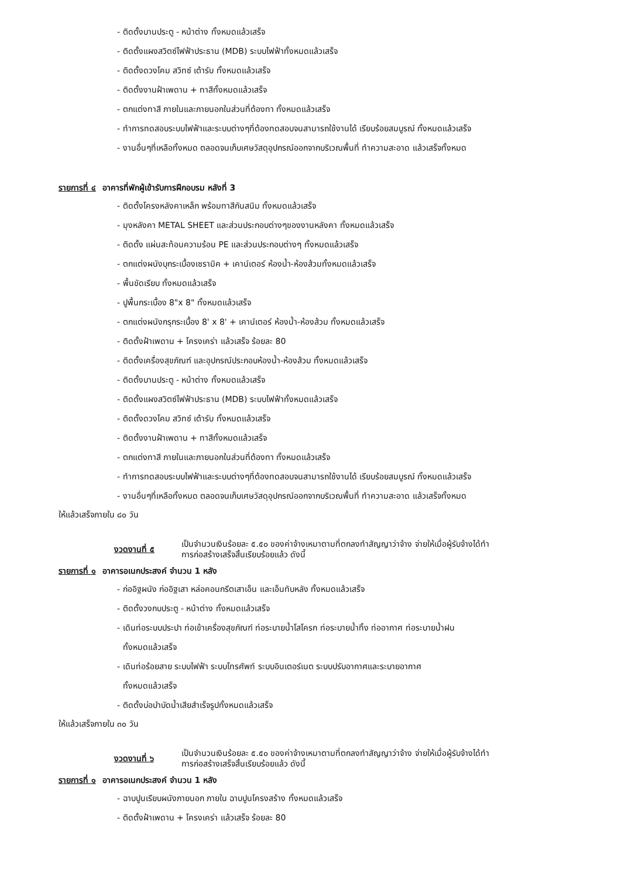- ติดตั้งบานประตู - หน้าต่าง ทั้งหมดแล้วเสร็จ
- ติดตั้งแผงสวิตซ์ไฟฟ้าประธาน (MDB) ระบบไฟฟ้าทั้งหมดแล้วเสร็จ
- ติดตั้งดวงโคม สวิทซ์ เต้ารับ ทั้งหมดแล้วเสร็จ
- ติดตั้งงานฝ้าเพดาน + ทาสีทั้งหมดแล้วเสร็จ
- ตกแต่งทาสี ภายในและภายนอกในส่วนที่ต้องทา ทั้งหมดแล้วเสร็จ
- ทำการทดสอบระบบไฟฟ้าและระบบต่างๆที่ต้องทดสอบจนสามารถใช้งานได้ เรียบร้อยสมบูรณ์ ทั้งหมดแล้วเสร็จ
- งานอื่นๆที่เหลือทั้งหมด ตลอดจนเก็บเศษวัสดุอุปกรณ์ออกจากบริเวณพื้นที่ ทำความสะอาด แล้วเสร็จทั้งหมด
รายการที่ ๔ อาคารที่พักผู้เข้ารับการฝึกอบรม หลังที่ 3
- ติดตั้งโครงหลังคาเหล็ก พร้อมทาสีกันสนิม ทั้งหมดแล้วเสร็จ
- มุงหลังคา METAL SHEET และส่วนประกอบต่างๆของงานหลังคา ทั้งหมดแล้วเสร็จ
- ติดตั้ง แผ่นสะท้อนความร้อน PE และส่วนประกอบต่างๆ ทั้งหมดแล้วเสร็จ
- ตกแต่งผนังบุกระเบื้องเซรามิค + เคาน์เตอร์ ห้องน้ำ-ห้องส้วมทั้งหมดแล้วเสร็จ
- พื้นขัดเรียบ ทั้งหมดแล้วเสร็จ
- ปูพื้นกระเบื้อง 8"x 8" ทั้งหมดแล้วเสร็จ
- ตกแต่งผนังกรุกระเบื้อง 8' x 8' + เคาน์เตอร์ ห้องน้ำ-ห้องส้วม ทั้งหมดแล้วเสร็จ
- ติดตั้งฝ้าเพดาน + โครงเคร่า แล้วเสร็จ ร้อยละ 80
- ติดตั้งเครื่องสุขภัณฑ์ และอุปกรณ์ประกอบห้องน้ำ-ห้องส้วม ทั้งหมดแล้วเสร็จ
- ติดตั้งบานประตู - หน้าต่าง ทั้งหมดแล้วเสร็จ
- ติดตั้งแผงสวิตซ์ไฟฟ้าประธาน (MDB) ระบบไฟฟ้าทั้งหมดแล้วเสร็จ
- ติดตั้งดวงโคม สวิทซ์ เต้ารับ ทั้งหมดแล้วเสร็จ
- ติดตั้งงานฝ้าเพดาน + ทาสีทั้งหมดแล้วเสร็จ
- ตกแต่งทาสี ภายในและภายนอกในส่วนที่ต้องทา ทั้งหมดแล้วเสร็จ
- ทำการทดสอบระบบไฟฟ้าและระบบต่างๆที่ต้องทดสอบจนสามารถใช้งานได้ เรียบร้อยสมบูรณ์ ทั้งหมดแล้วเสร็จ
- งานอื่นๆที่เหลือทั้งหมด ตลอดจนเก็บเศษวัสดุอุปกรณ์ออกจากบริเวณพื้นที่ ทำความสะอาด แล้วเสร็จทั้งหมด
ให้แล้วเสร็จภายใน ๘๐ วัน
งวดงานที่ ๕
เป็นจำนวนเงินร้อยละ ๕.๕๐ ของค่าจ้างเหมาตามที่ตกลงทำสัญญาว่าจ้าง จ่ายให้เมื่อผู้รับจ้างได้ทำ
การก่อสร้างเสร็จสิ้นเรียบร้อยแล้ว ดังนี้
รายการที่ ๑ อาคารอเนกประสงค์ จำนวน 1 หลัง
- ก่ออิฐผนัง ก่ออิฐเสา หล่อคอนกรีตเสาเอ็น และเอ็นทับหลัง ทั้งหมดแล้วเสร็จ
- ติดตั้งวงกบประตู - หน้าต่าง ทั้งหมดแล้วเสร็จ
- เดินท่อระบบประปา ท่อเข้าเครื่องสุขภัณฑ์ ท่อระบายน้ำโสโครก ท่อระบายน้ำทิ้ง ท่ออากาศ ท่อระบายน้ำฝน
ทั้งหมดแล้วเสร็จ
- เดินท่อร้อยสาย ระบบไฟฟ้า ระบบโทรศัพท์ ระบบอินเตอร์เนต ระบบปรับอากาศและระบายอากาศ
ทั้งหมดแล้วเสร็จ
- ติดตั้งบ่อบำบัดน้ำเสียสำเร็จรูปทั้งหมดแล้วเสร็จ
ให้แล้วเสร็จภายใน ๓๐ วัน
งวดงานที่ ๖
เป็นจำนวนเงินร้อยละ ๕.๕๐ ของค่าจ้างเหมาตามที่ตกลงทำสัญญาว่าจ้าง จ่ายให้เมื่อผู้รับจ้างได้ทำ
การก่อสร้างเสร็จสิ้นเรียบร้อยแล้ว ดังนี้
รายการที่ ๑ อาคารอเนกประสงค์ จำนวน 1 หลัง
- ฉาบปูนเรียบผนังภายนอก ภายใน ฉาบปูนโครงสร้าง ทั้งหมดแล้วเสร็จ
- ติดตั้งฝ้าเพดาน + โครงเคร่า แล้วเสร็จ ร้อยละ 80